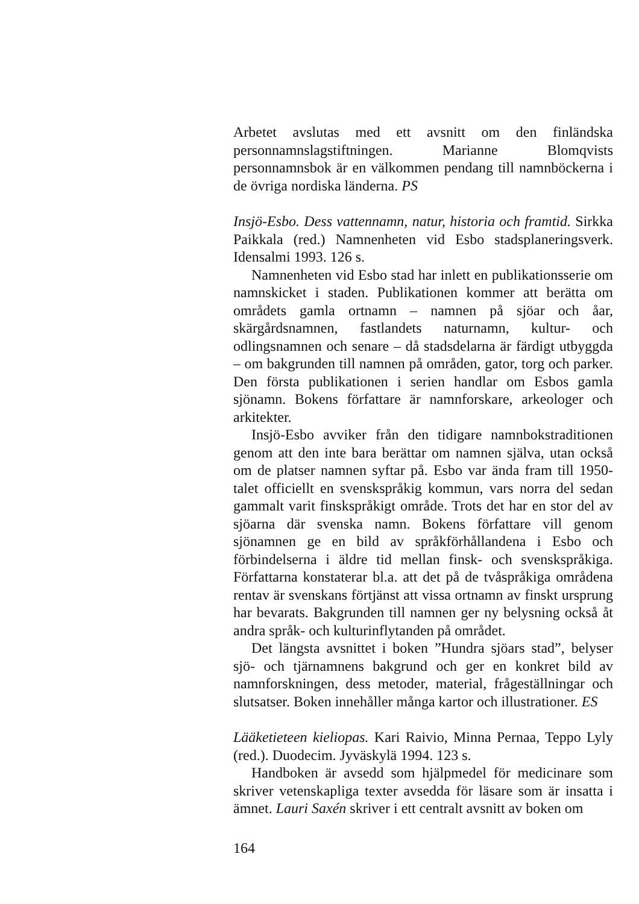Arbetet avslutas med ett avsnitt om den finländska personnamnslagstiftningen. Marianne Blomqvists personnamnsbok är en välkommen pendang till namnböckerna i de övriga nordiska länderna. PS
Insjö-Esbo. Dess vattennamn, natur, historia och framtid. Sirkka Paikkala (red.) Namnenheten vid Esbo stadsplaneringsverk. Idensalmi 1993. 126 s.
Namnenheten vid Esbo stad har inlett en publikationsserie om namnskicket i staden. Publikationen kommer att berätta om områdets gamla ortnamn – namnen på sjöar och åar, skärgårdsnamnen, fastlandets naturnamn, kultur- och odlingsnamnen och senare – då stadsdelarna är färdigt utbyggda – om bakgrunden till namnen på områden, gator, torg och parker. Den första publikationen i serien handlar om Esbos gamla sjönamn. Bokens författare är namnforskare, arkeologer och arkitekter.
Insjö-Esbo avviker från den tidigare namnbokstraditionen genom att den inte bara berättar om namnen själva, utan också om de platser namnen syftar på. Esbo var ända fram till 1950-talet officiellt en svenskspråkig kommun, vars norra del sedan gammalt varit finskspråkigt område. Trots det har en stor del av sjöarna där svenska namn. Bokens författare vill genom sjönamnen ge en bild av språkförhållandena i Esbo och förbindelserna i äldre tid mellan finsk- och svenskspråkiga. Författarna konstaterar bl.a. att det på de tvåspråkiga områdena rentav är svenskans förtjänst att vissa ortnamn av finskt ursprung har bevarats. Bakgrunden till namnen ger ny belysning också åt andra språk- och kulturinflytanden på området.
Det längsta avsnittet i boken ”Hundra sjöars stad”, belyser sjö- och tjärnamnens bakgrund och ger en konkret bild av namnforskningen, dess metoder, material, frågeställningar och slutsatser. Boken innehåller många kartor och illustrationer. ES
Lääketieteen kieliopas. Kari Raivio, Minna Pernaa, Teppo Lyly (red.). Duodecim. Jyväskylä 1994. 123 s.
Handboken är avsedd som hjälpmedel för medicinare som skriver vetenskapliga texter avsedda för läsare som är insatta i ämnet. Lauri Saxén skriver i ett centralt avsnitt av boken om
164